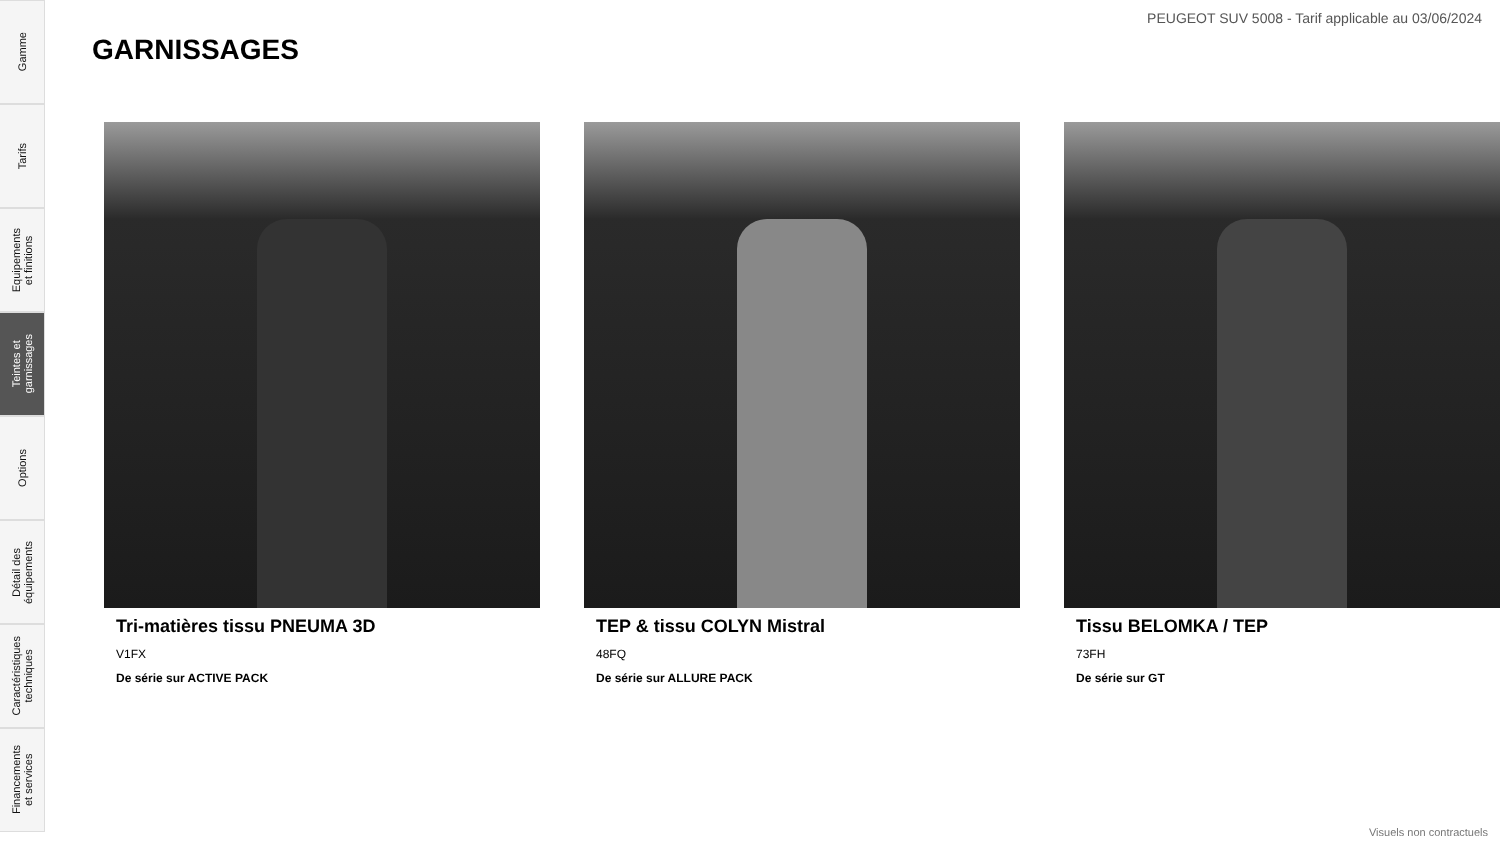Gamme
Tarifs
Equipements
et finitions
Teintes et
garnissages
Options
Détail des
équipements
Caractéristiques
techniques
Financements
et services
PEUGEOT SUV 5008 - Tarif applicable au 03/06/2024
GARNISSAGES
Tri-matières tissu PNEUMA 3D
V1FX
De série sur ACTIVE PACK
TEP & tissu COLYN Mistral
48FQ
De série sur ALLURE PACK
Tissu BELOMKA / TEP
73FH
De série sur GT
Visuels non contractuels